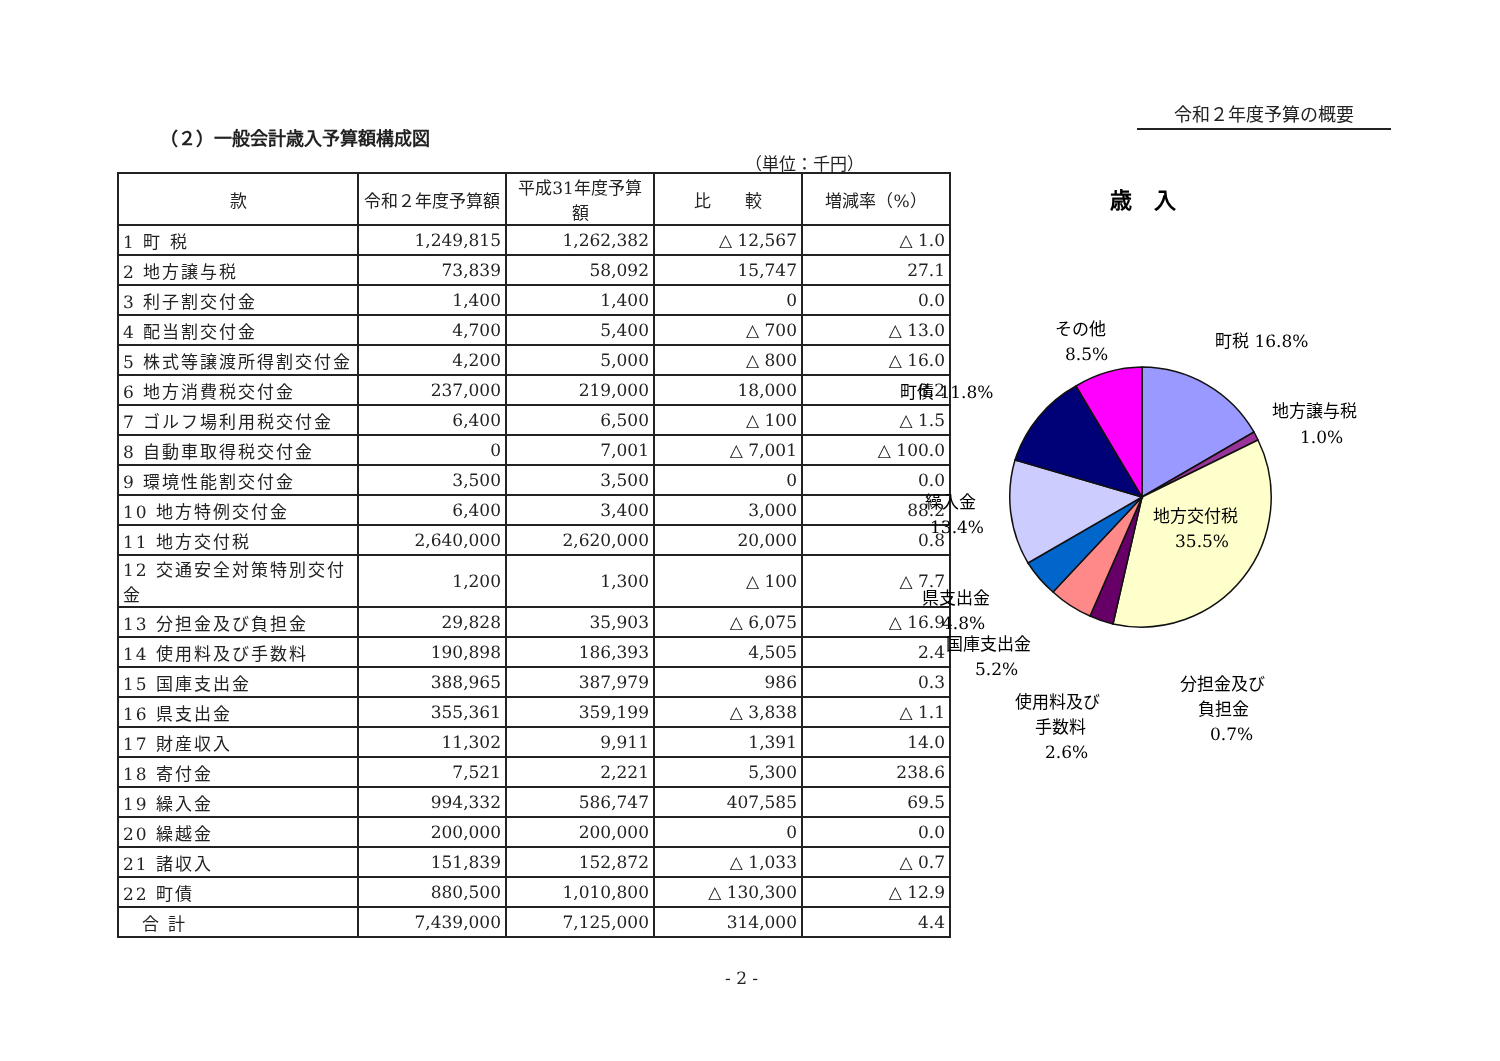令和２年度予算の概要
（２）一般会計歳入予算額構成図
（単位：千円）
| 款 | 令和２年度予算額 | 平成31年度予算額 | 比 較 | 増減率（%） |
| --- | --- | --- | --- | --- |
| 1 町 税 | 1,249,815 | 1,262,382 | △ 12,567 | △ 1.0 |
| 2 地方譲与税 | 73,839 | 58,092 | 15,747 | 27.1 |
| 3 利子割交付金 | 1,400 | 1,400 | 0 | 0.0 |
| 4 配当割交付金 | 4,700 | 5,400 | △ 700 | △ 13.0 |
| 5 株式等譲渡所得割交付金 | 4,200 | 5,000 | △ 800 | △ 16.0 |
| 6 地方消費税交付金 | 237,000 | 219,000 | 18,000 | 8.2 |
| 7 ゴルフ場利用税交付金 | 6,400 | 6,500 | △ 100 | △ 1.5 |
| 8 自動車取得税交付金 | 0 | 7,001 | △ 7,001 | △ 100.0 |
| 9 環境性能割交付金 | 3,500 | 3,500 | 0 | 0.0 |
| 10 地方特例交付金 | 6,400 | 3,400 | 3,000 | 88.2 |
| 11 地方交付税 | 2,640,000 | 2,620,000 | 20,000 | 0.8 |
| 12 交通安全対策特別交付金 | 1,200 | 1,300 | △ 100 | △ 7.7 |
| 13 分担金及び負担金 | 29,828 | 35,903 | △ 6,075 | △ 16.9 |
| 14 使用料及び手数料 | 190,898 | 186,393 | 4,505 | 2.4 |
| 15 国庫支出金 | 388,965 | 387,979 | 986 | 0.3 |
| 16 県支出金 | 355,361 | 359,199 | △ 3,838 | △ 1.1 |
| 17 財産収入 | 11,302 | 9,911 | 1,391 | 14.0 |
| 18 寄付金 | 7,521 | 2,221 | 5,300 | 238.6 |
| 19 繰入金 | 994,332 | 586,747 | 407,585 | 69.5 |
| 20 繰越金 | 200,000 | 200,000 | 0 | 0.0 |
| 21 諸収入 | 151,839 | 152,872 | △ 1,033 | △ 0.7 |
| 22 町債 | 880,500 | 1,010,800 | △ 130,300 | △ 12.9 |
| 合 計 | 7,439,000 | 7,125,000 | 314,000 | 4.4 |
歳　入
町税 16.8%
地方譲与税
1.0%
地方交付税
35.5%
分担金及び
負担金
0.7%
使用料及び
手数料
2.6%
国庫支出金
5.2%
県支出金
4.8%
繰入金
13.4%
町債 11.8%
その他
8.5%
- 2 -